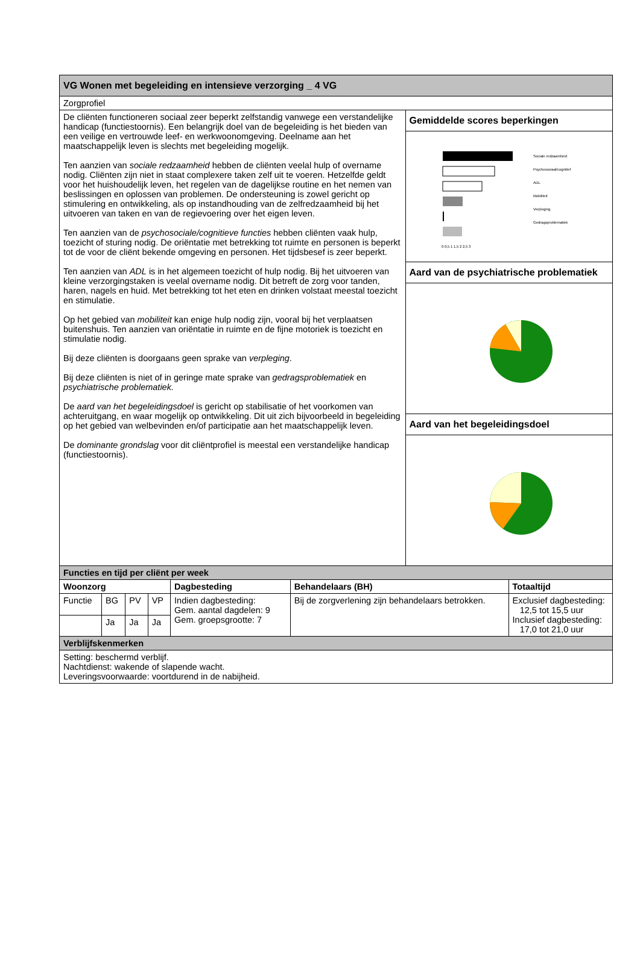| VG Wonen met begeleiding en intensieve verzorging _ 4 VG | | | | | | | |
| Zorgprofiel | | | | | | | |
| De cliënten functioneren sociaal zeer beperkt zelfstandig vanwege een verstandelijke handicap (functiestoornis). Een belangrijk doel van de begeleiding is het bieden van een veilige en vertrouwde leef- en werkwoonomgeving. Deelname aan het maatschappelijk leven is slechts met begeleiding mogelijk. Ten aanzien van sociale redzaamheid hebben de cliënten veelal hulp of overname nodig. Cliënten zijn niet in staat complexere taken zelf uit te voeren. Hetzelfde geldt voor het huishoudelijk leven, het regelen van de dagelijkse routine en het nemen van beslissingen en oplossen van problemen. De ondersteuning is zowel gericht op stimulering en ontwikkeling, als op instandhouding van de zelfredzaamheid bij het uitvoeren van taken en van de regievoering over het eigen leven. Ten aanzien van de psychosociale/cognitieve functies hebben cliënten vaak hulp, toezicht of sturing nodig. De oriëntatie met betrekking tot ruimte en personen is beperkt tot de voor de cliënt bekende omgeving en personen. Het tijdsbesef is zeer beperkt. Ten aanzien van ADL is in het algemeen toezicht of hulp nodig. Bij het uitvoeren van kleine verzorgingstaken is veelal overname nodig. Dit betreft de zorg voor tanden, haren, nagels en huid. Met betrekking tot het eten en drinken volstaat meestal toezicht en stimulatie. Op het gebied van mobiliteit kan enige hulp nodig zijn, vooral bij het verplaatsen buitenshuis. Ten aanzien van oriëntatie in ruimte en de fijne motoriek is toezicht en stimulatie nodig. Bij deze cliënten is doorgaans geen sprake van verpleging . Bij deze cliënten is niet of in geringe mate sprake van gedragsproblematiek en psychiatrische problematiek. De aard van het begeleidingsdoel is gericht op stabilisatie of het voorkomen van achteruitgang, en waar mogelijk op ontwikkeling. Dit uit zich bijvoorbeeld in begeleiding op het gebied van welbevinden en/of participatie aan het maatschappelijk leven. De dominante grondslag voor dit cliëntprofiel is meestal een verstandelijke handicap (functiestoornis). | | | | | | Gemiddelde scores beperkingen | |
| | | | | | | Sociale redzaamheid Psychosociaal/cognitief ADL Mobiliteit Verpleging Gedragsproblematiek 0 0,5 1 1,5 2 2,5 3 | |
| | | | | | | Aard van de psychiatrische problematiek | |
| | | | | | | Aard van het begeleidingsdoel | |
| Functies en tijd per cliënt per week | | | | | | | |
| Woonzorg | | | | Dagbesteding | Behandelaars (BH) | | Totaaltijd |
| Functie | BG | PV | VP | Indien dagbesteding: Gem. aantal dagdelen: 9 Gem. groepsgrootte: 7 | Bij de zorgverlening zijn behandelaars betrokken. | | Exclusief dagbesteding: 12,5 tot 15,5 uur Inclusief dagbesteding: 17,0 tot 21,0 uur |
| | Ja | Ja | Ja | | | | |
| Verblijfskenmerken | | | | | | | |
| Setting: beschermd verblijf. Nachtdienst: wakende of slapende wacht. Leveringsvoorwaarde: voortdurend in de nabijheid. | | | | | | | |